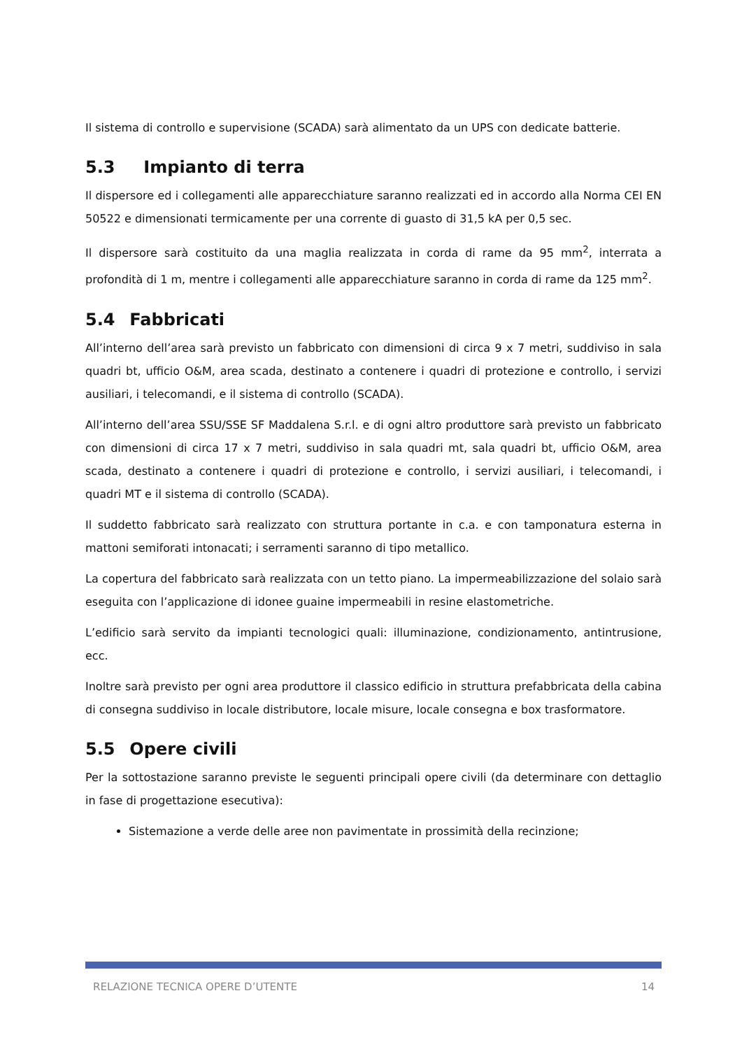Il sistema di controllo e supervisione (SCADA) sarà alimentato da un UPS con dedicate batterie.
5.3 Impianto di terra
Il dispersore ed i collegamenti alle apparecchiature saranno realizzati ed in accordo alla Norma CEI EN 50522 e dimensionati termicamente per una corrente di guasto di 31,5 kA per 0,5 sec.
Il dispersore sarà costituito da una maglia realizzata in corda di rame da 95 mm<sup>2</sup>, interrata a profondità di 1 m, mentre i collegamenti alle apparecchiature saranno in corda di rame da 125 mm<sup>2</sup>.
5.4 Fabbricati
All’interno dell’area sarà previsto un fabbricato con dimensioni di circa 9 x 7 metri, suddiviso in sala quadri bt, ufficio O&M, area scada, destinato a contenere i quadri di protezione e controllo, i servizi ausiliari, i telecomandi, e il sistema di controllo (SCADA).
All’interno dell’area SSU/SSE SF Maddalena S.r.l. e di ogni altro produttore sarà previsto un fabbricato con dimensioni di circa 17 x 7 metri, suddiviso in sala quadri mt, sala quadri bt, ufficio O&M, area scada, destinato a contenere i quadri di protezione e controllo, i servizi ausiliari, i telecomandi, i quadri MT e il sistema di controllo (SCADA).
Il suddetto fabbricato sarà realizzato con struttura portante in c.a. e con tamponatura esterna in mattoni semiforati intonacati; i serramenti saranno di tipo metallico.
La copertura del fabbricato sarà realizzata con un tetto piano. La impermeabilizzazione del solaio sarà eseguita con l’applicazione di idonee guaine impermeabili in resine elastometriche.
L’edificio sarà servito da impianti tecnologici quali: illuminazione, condizionamento, antintrusione, ecc.
Inoltre sarà previsto per ogni area produttore il classico edificio in struttura prefabbricata della cabina di consegna suddiviso in locale distributore, locale misure, locale consegna e box trasformatore.
5.5 Opere civili
Per la sottostazione saranno previste le seguenti principali opere civili (da determinare con dettaglio in fase di progettazione esecutiva):
Sistemazione a verde delle aree non pavimentate in prossimità della recinzione;
RELAZIONE TECNICA OPERE D’UTENTE 14